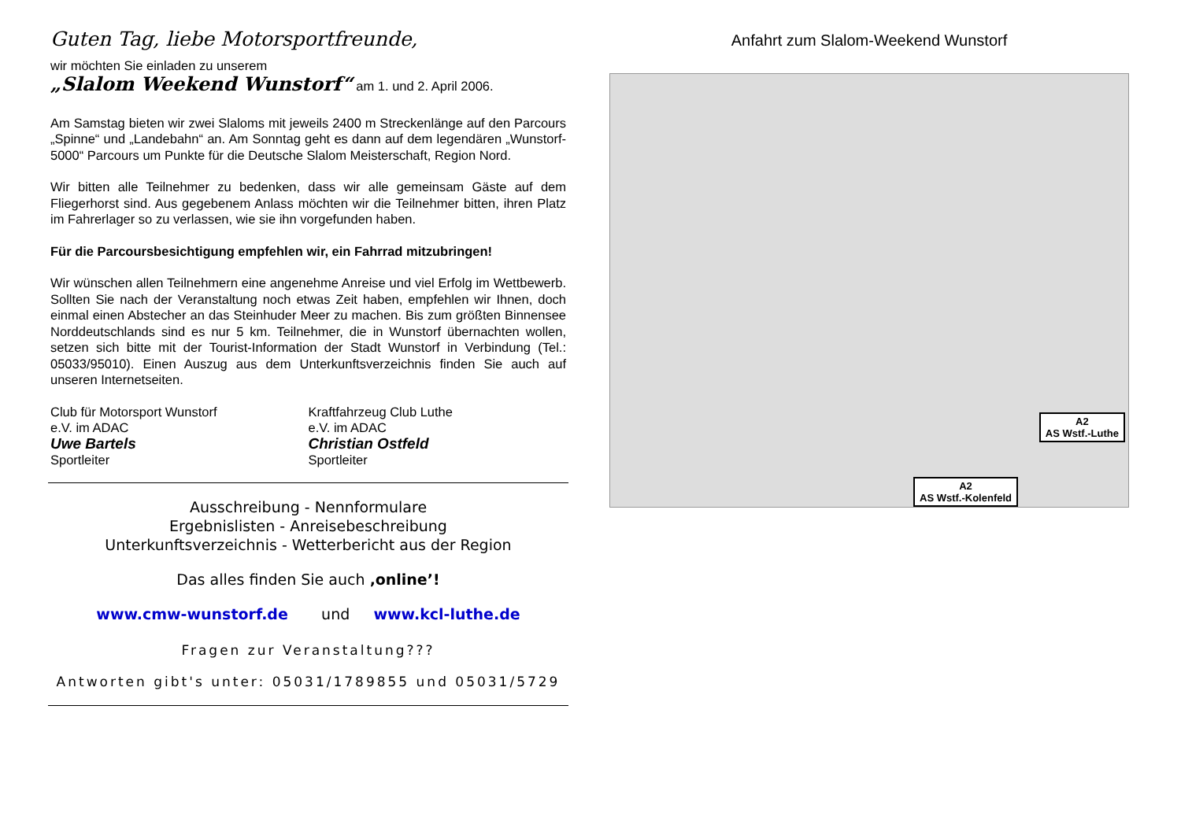Guten Tag, liebe Motorsportfreunde,
wir möchten Sie einladen zu unserem
„Slalom Weekend Wunstorf“ am 1. und 2. April 2006.
Am Samstag bieten wir zwei Slaloms mit jeweils 2400 m Streckenlänge auf den Parcours „Spinne“ und „Landebahn“ an. Am Sonntag geht es dann auf dem legendären „Wunstorf-5000“ Parcours um Punkte für die Deutsche Slalom Meisterschaft, Region Nord.
Wir bitten alle Teilnehmer zu bedenken, dass wir alle gemeinsam Gäste auf dem Fliegerhorst sind. Aus gegebenem Anlass möchten wir die Teilnehmer bitten, ihren Platz im Fahrerlager so zu verlassen, wie sie ihn vorgefunden haben.
Für die Parcoursbesichtigung empfehlen wir, ein Fahrrad mitzubringen!
Wir wünschen allen Teilnehmern eine angenehme Anreise und viel Erfolg im Wettbewerb. Sollten Sie nach der Veranstaltung noch etwas Zeit haben, empfehlen wir Ihnen, doch einmal einen Abstecher an das Steinhuder Meer zu machen. Bis zum größten Binnensee Norddeutschlands sind es nur 5 km. Teilnehmer, die in Wunstorf übernachten wollen, setzen sich bitte mit der Tourist-Information der Stadt Wunstorf in Verbindung (Tel.: 05033/95010). Einen Auszug aus dem Unterkunftsverzeichnis finden Sie auch auf unseren Internetseiten.
Club für Motorsport Wunstorf
e.V. im ADAC
Uwe Bartels
Sportleiter
Kraftfahrzeug Club Luthe
e.V. im ADAC
Christian Ostfeld
Sportleiter
Ausschreibung - Nennformulare
Ergebnislisten - Anreisebeschreibung
Unterkunftsverzeichnis - Wetterbericht aus der Region
Das alles finden Sie auch ‚online’!
www.cmw-wunstorf.de und www.kcl-luthe.de
Fragen zur Veranstaltung???
Antworten gibt's unter: 05031/1789855 und 05031/5729
Anfahrt zum Slalom-Weekend Wunstorf
A2
AS Wstf.-Luthe
A2
AS Wstf.-Kolenfeld